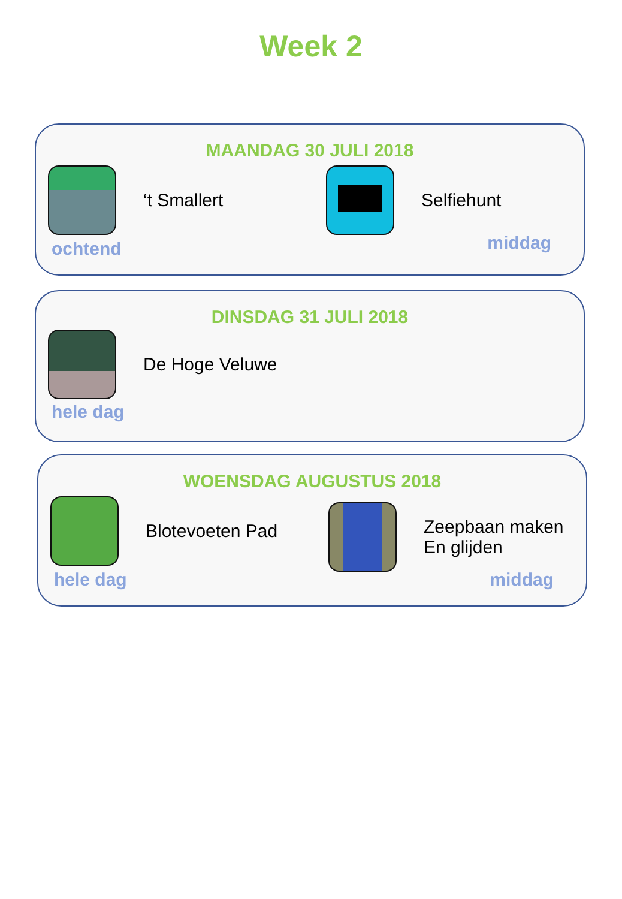Week 2
MAANDAG 30 JULI 2018
‘t Smallert Selfiehunt
ochtend middag
DINSDAG 31 JULI 2018
De Hoge Veluwe
hele dag
WOENSDAG AUGUSTUS 2018
Blotevoeten Pad
Zeepbaan maken
En glijden
hele dag middag